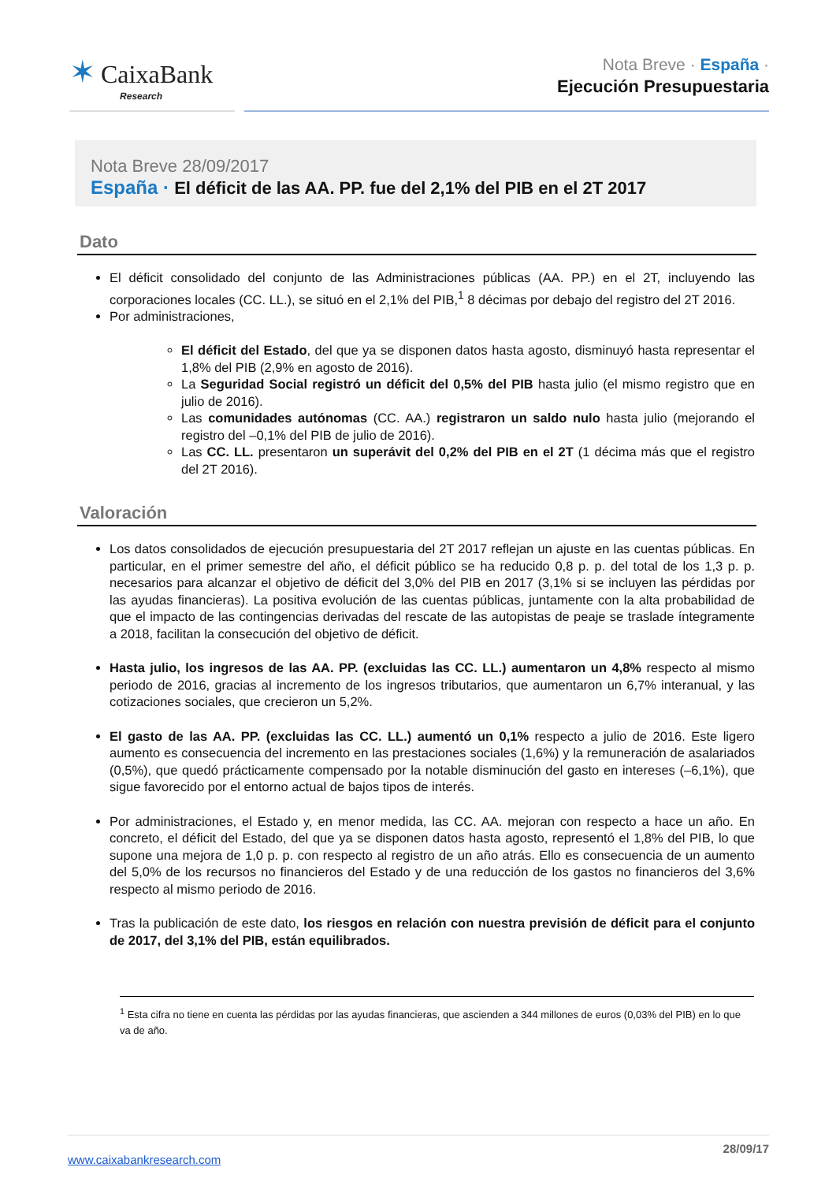✶ CaixaBank
Research
Nota Breve · España ·
Ejecución Presupuestaria
Nota Breve 28/09/2017
España · El déficit de las AA. PP. fue del 2,1% del PIB en el 2T 2017
Dato
El déficit consolidado del conjunto de las Administraciones públicas (AA. PP.) en el 2T, incluyendo las corporaciones locales (CC. LL.), se situó en el 2,1% del PIB,<sup>1</sup> 8 décimas por debajo del registro del 2T 2016.
Por administraciones,
El déficit del Estado, del que ya se disponen datos hasta agosto, disminuyó hasta representar el 1,8% del PIB (2,9% en agosto de 2016).
La Seguridad Social registró un déficit del 0,5% del PIB hasta julio (el mismo registro que en julio de 2016).
Las comunidades autónomas (CC. AA.) registraron un saldo nulo hasta julio (mejorando el registro del –0,1% del PIB de julio de 2016).
Las CC. LL. presentaron un superávit del 0,2% del PIB en el 2T (1 décima más que el registro del 2T 2016).
Valoración
Los datos consolidados de ejecución presupuestaria del 2T 2017 reflejan un ajuste en las cuentas públicas. En particular, en el primer semestre del año, el déficit público se ha reducido 0,8 p. p. del total de los 1,3 p. p. necesarios para alcanzar el objetivo de déficit del 3,0% del PIB en 2017 (3,1% si se incluyen las pérdidas por las ayudas financieras). La positiva evolución de las cuentas públicas, juntamente con la alta probabilidad de que el impacto de las contingencias derivadas del rescate de las autopistas de peaje se traslade íntegramente a 2018, facilitan la consecución del objetivo de déficit.
Hasta julio, los ingresos de las AA. PP. (excluidas las CC. LL.) aumentaron un 4,8% respecto al mismo periodo de 2016, gracias al incremento de los ingresos tributarios, que aumentaron un 6,7% interanual, y las cotizaciones sociales, que crecieron un 5,2%.
El gasto de las AA. PP. (excluidas las CC. LL.) aumentó un 0,1% respecto a julio de 2016. Este ligero aumento es consecuencia del incremento en las prestaciones sociales (1,6%) y la remuneración de asalariados (0,5%), que quedó prácticamente compensado por la notable disminución del gasto en intereses (–6,1%), que sigue favorecido por el entorno actual de bajos tipos de interés.
Por administraciones, el Estado y, en menor medida, las CC. AA. mejoran con respecto a hace un año. En concreto, el déficit del Estado, del que ya se disponen datos hasta agosto, representó el 1,8% del PIB, lo que supone una mejora de 1,0 p. p. con respecto al registro de un año atrás. Ello es consecuencia de un aumento del 5,0% de los recursos no financieros del Estado y de una reducción de los gastos no financieros del 3,6% respecto al mismo periodo de 2016.
Tras la publicación de este dato, los riesgos en relación con nuestra previsión de déficit para el conjunto de 2017, del 3,1% del PIB, están equilibrados.
<sup>1</sup> Esta cifra no tiene en cuenta las pérdidas por las ayudas financieras, que ascienden a 344 millones de euros (0,03% del PIB) en lo que va de año.
www.caixabankresearch.com 28/09/17